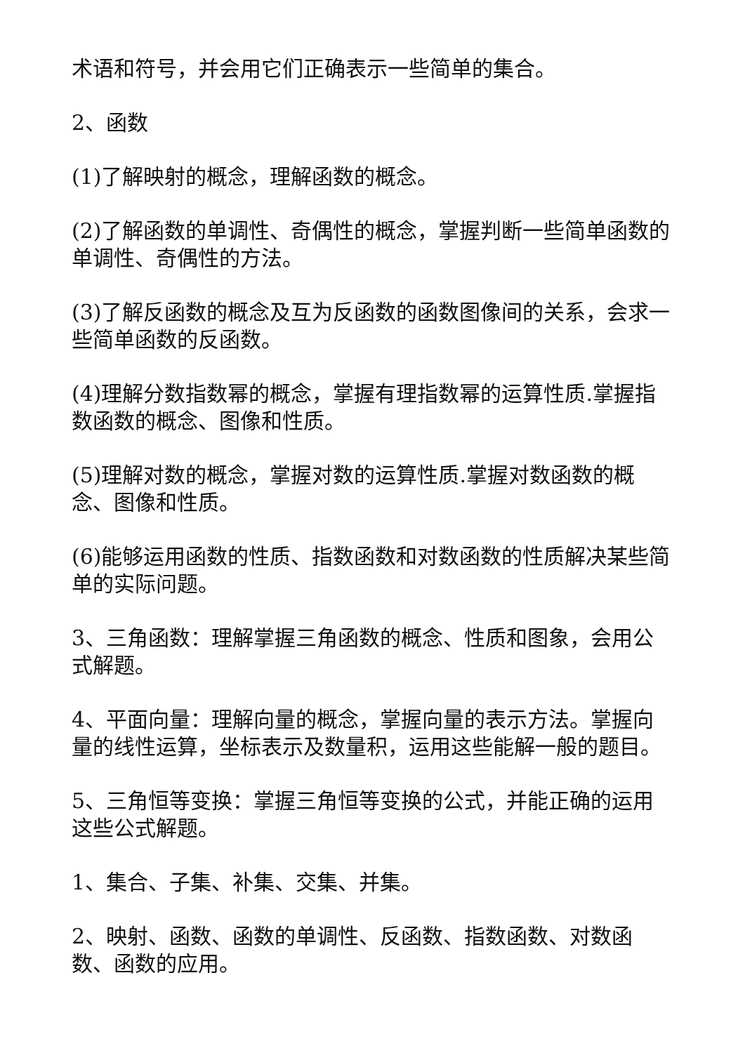术语和符号，并会用它们正确表示一些简单的集合。
2、函数
(1)了解映射的概念，理解函数的概念。
(2)了解函数的单调性、奇偶性的概念，掌握判断一些简单函数的单调性、奇偶性的方法。
(3)了解反函数的概念及互为反函数的函数图像间的关系，会求一些简单函数的反函数。
(4)理解分数指数幂的概念，掌握有理指数幂的运算性质.掌握指数函数的概念、图像和性质。
(5)理解对数的概念，掌握对数的运算性质.掌握对数函数的概念、图像和性质。
(6)能够运用函数的性质、指数函数和对数函数的性质解决某些简单的实际问题。
3、三角函数：理解掌握三角函数的概念、性质和图象，会用公式解题。
4、平面向量：理解向量的概念，掌握向量的表示方法。掌握向量的线性运算，坐标表示及数量积，运用这些能解一般的题目。
5、三角恒等变换：掌握三角恒等变换的公式，并能正确的运用这些公式解题。
1、集合、子集、补集、交集、并集。
2、映射、函数、函数的单调性、反函数、指数函数、对数函数、函数的应用。